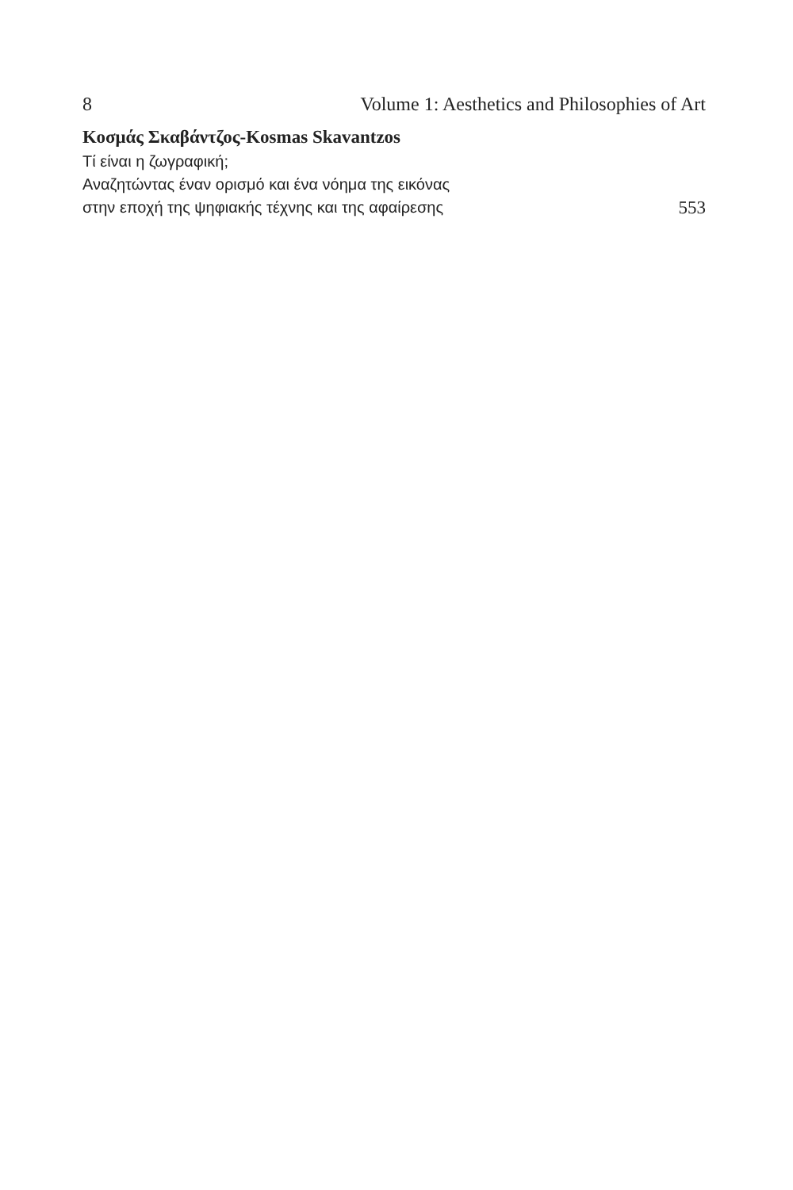8 Volume 1: Aesthetics and Philosophies of Art
Κοσμάς Σκαβάντζος-Kosmas Skavantzos
Τί είναι η ζωγραφική;
Αναζητώντας έναν ορισμό και ένα νόημα της εικόνας
στην εποχή της ψηφιακής τέχνης και της αφαίρεσης 553